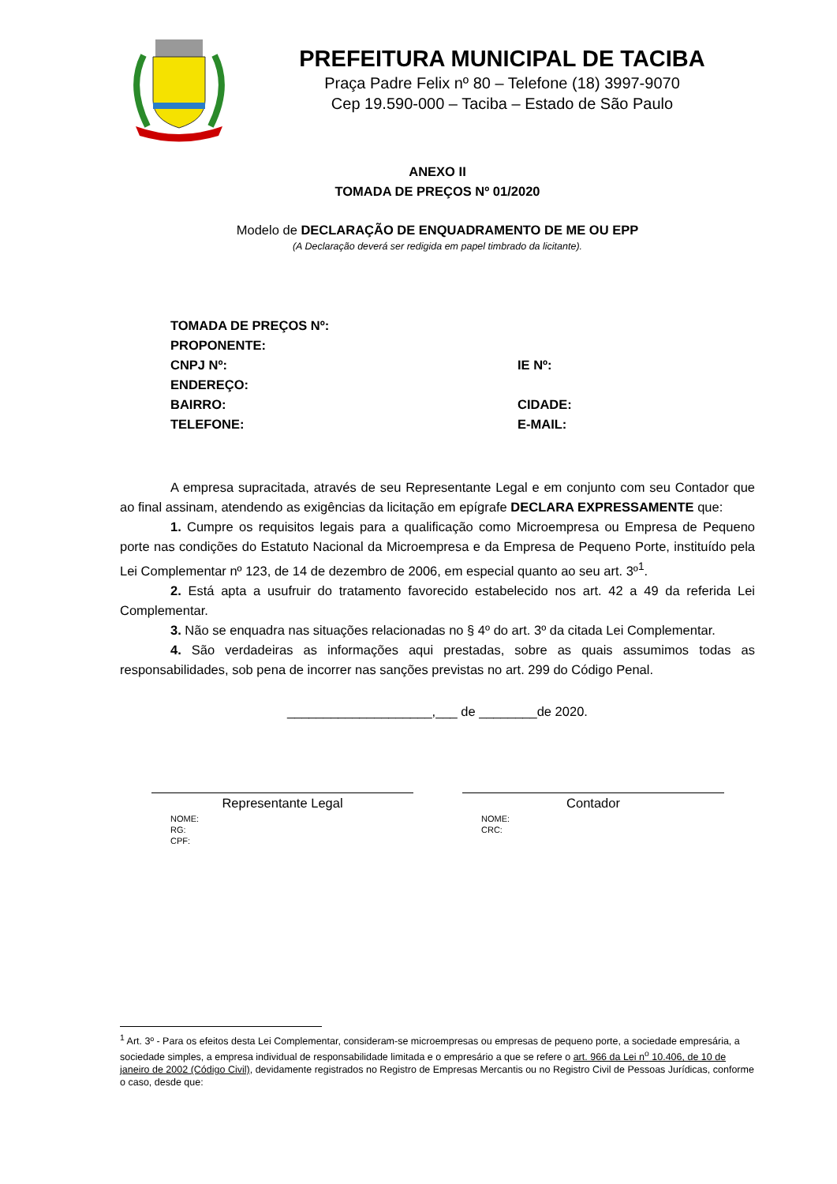PREFEITURA MUNICIPAL DE TACIBA
Praça Padre Felix nº 80 – Telefone (18) 3997-9070
Cep 19.590-000 – Taciba – Estado de São Paulo
ANEXO II
TOMADA DE PREÇOS Nº 01/2020
Modelo de DECLARAÇÃO DE ENQUADRAMENTO DE ME OU EPP
(A Declaração deverá ser redigida em papel timbrado da licitante).
TOMADA DE PREÇOS Nº:
PROPONENTE:
CNPJ Nº: IE Nº:
ENDEREÇO:
BAIRRO: CIDADE:
TELEFONE: E-MAIL:
A empresa supracitada, através de seu Representante Legal e em conjunto com seu Contador que ao final assinam, atendendo as exigências da licitação em epígrafe DECLARA EXPRESSAMENTE que:
1. Cumpre os requisitos legais para a qualificação como Microempresa ou Empresa de Pequeno porte nas condições do Estatuto Nacional da Microempresa e da Empresa de Pequeno Porte, instituído pela Lei Complementar nº 123, de 14 de dezembro de 2006, em especial quanto ao seu art. 3º<sup>1</sup>.
2. Está apta a usufruir do tratamento favorecido estabelecido nos art. 42 a 49 da referida Lei Complementar.
3. Não se enquadra nas situações relacionadas no § 4º do art. 3º da citada Lei Complementar.
4. São verdadeiras as informações aqui prestadas, sobre as quais assumimos todas as responsabilidades, sob pena de incorrer nas sanções previstas no art. 299 do Código Penal.
____________________,___ de ________de 2020.
Representante Legal
NOME:
RG:
CPF:
Contador
NOME:
CRC:
<sup>1</sup> Art. 3º - Para os efeitos desta Lei Complementar, consideram-se microempresas ou empresas de pequeno porte, a sociedade empresária, a sociedade simples, a empresa individual de responsabilidade limitada e o empresário a que se refere o art. 966 da Lei n<sup>o</sup> 10.406, de 10 de janeiro de 2002 (Código Civil), devidamente registrados no Registro de Empresas Mercantis ou no Registro Civil de Pessoas Jurídicas, conforme o caso, desde que: